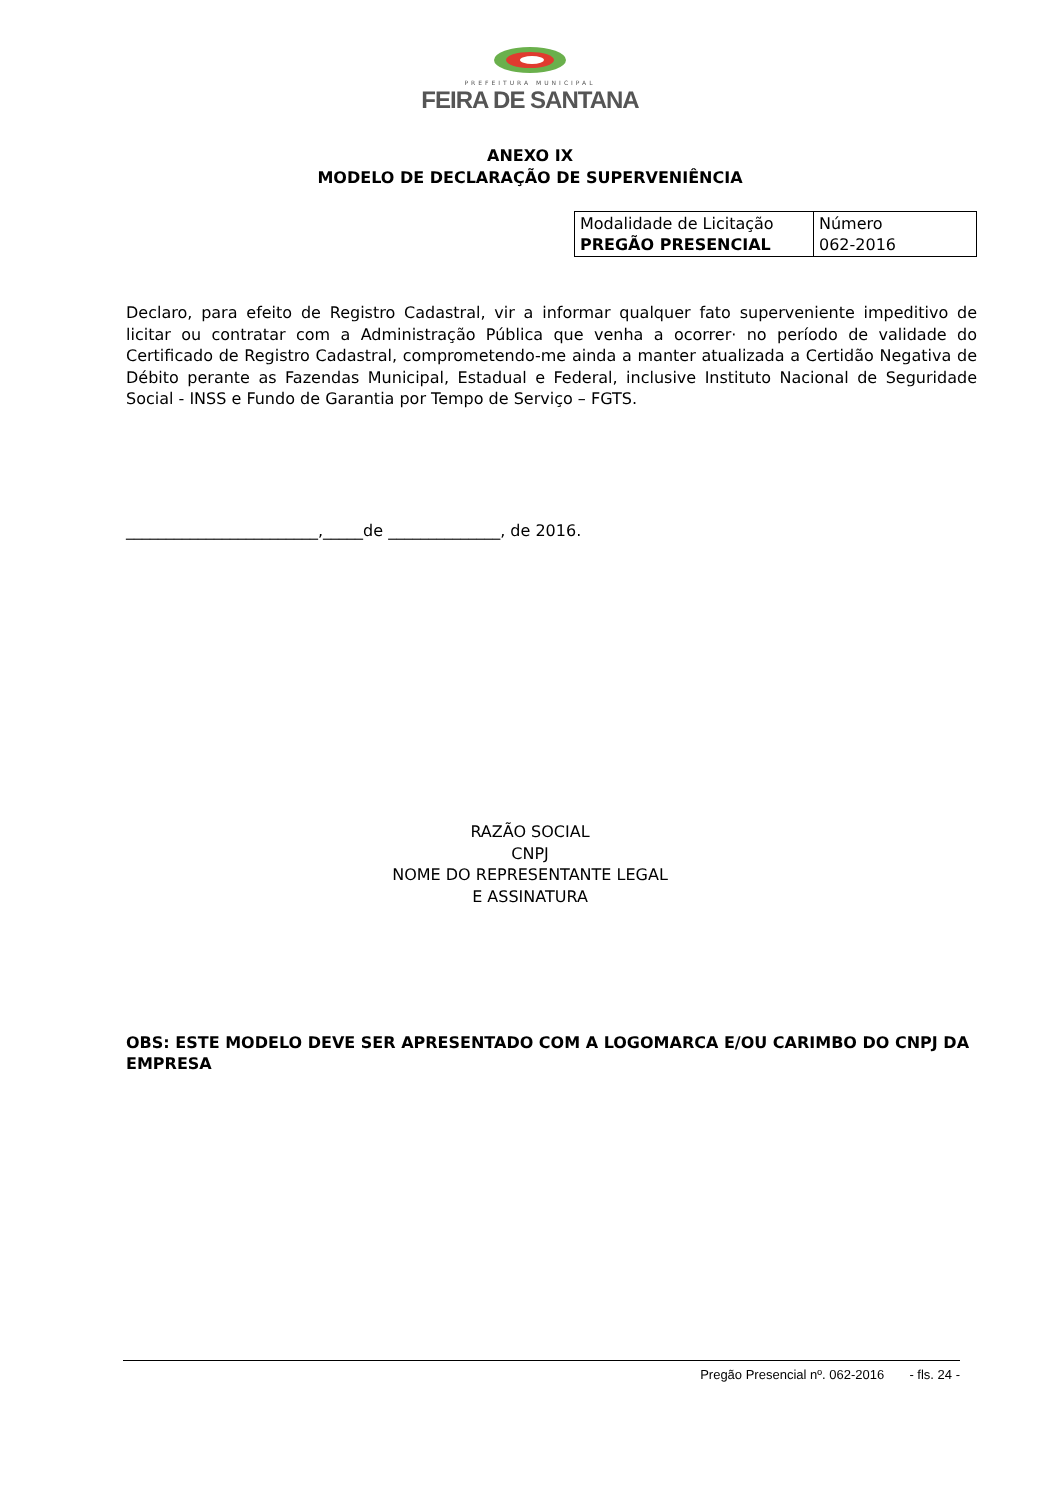PREFEITURA MUNICIPAL
FEIRA DE SANTANA
ANEXO IX
MODELO DE DECLARAÇÃO DE SUPERVENIÊNCIA
| Modalidade de Licitação PREGÃO PRESENCIAL | Número 062-2016 |
Declaro, para efeito de Registro Cadastral, vir a informar qualquer fato superveniente impeditivo de licitar ou contratar com a Administração Pública que venha a ocorrer· no período de validade do Certificado de Registro Cadastral, comprometendo-me ainda a manter atualizada a Certidão Negativa de Débito perante as Fazendas Municipal, Estadual e Federal, inclusive Instituto Nacional de Seguridade Social - INSS e Fundo de Garantia por Tempo de Serviço – FGTS.
________________________,_____de ______________, de 2016.
RAZÃO SOCIAL
CNPJ
NOME DO REPRESENTANTE LEGAL
E ASSINATURA
OBS: ESTE MODELO DEVE SER APRESENTADO COM A LOGOMARCA E/OU CARIMBO DO CNPJ DA EMPRESA
Pregão Presencial nº. 062-2016 - fls. 24 -